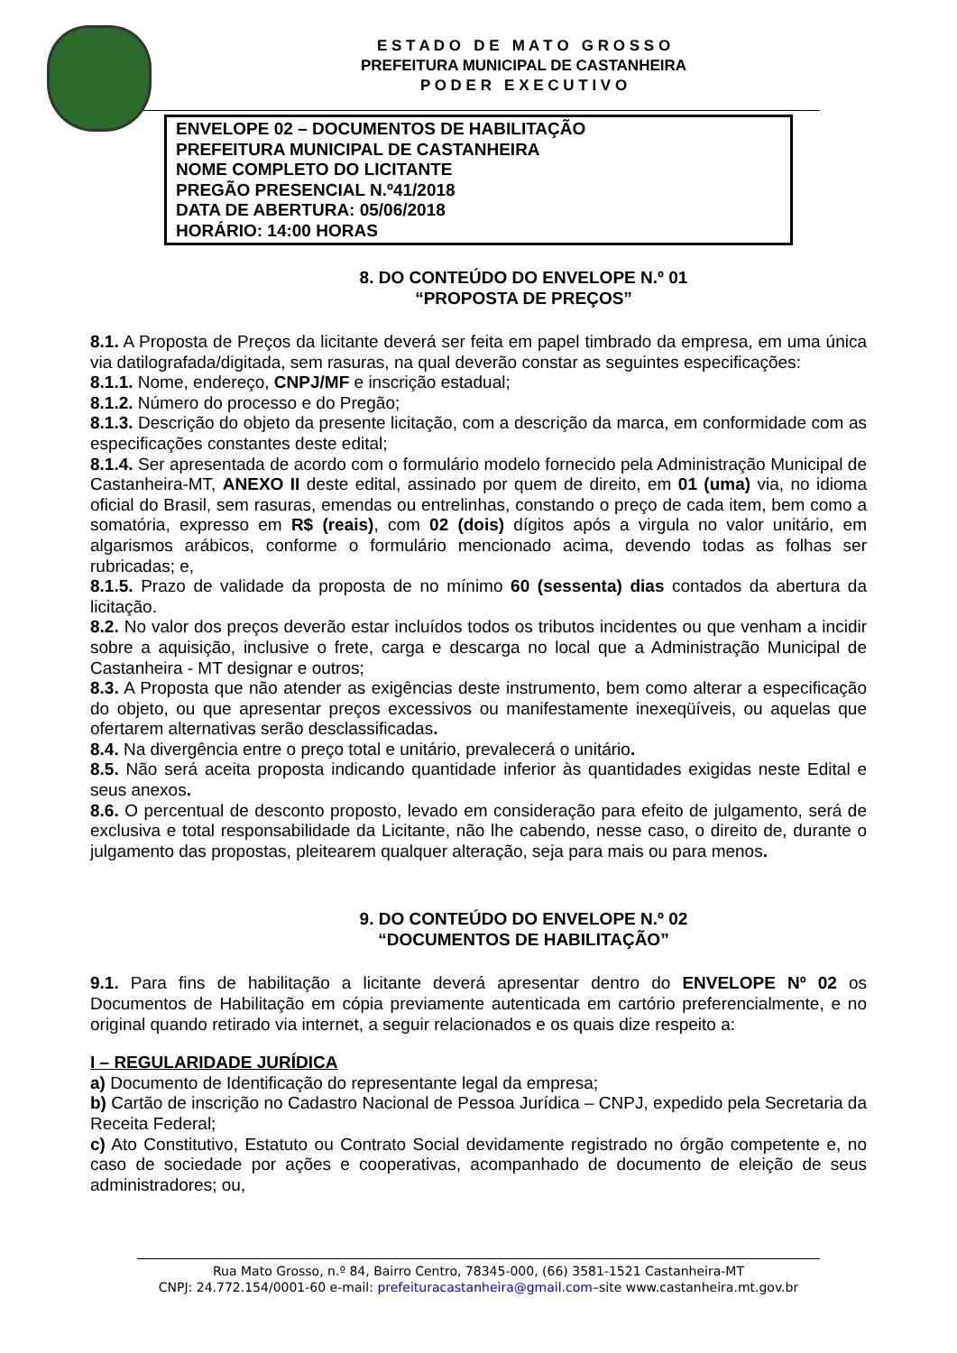E S T A D O D E M A T O G R O S S O
PREFEITURA MUNICIPAL DE CASTANHEIRA
P O D E R E X E C U T I V O
ENVELOPE 02 – DOCUMENTOS DE HABILITAÇÃO
PREFEITURA MUNICIPAL DE CASTANHEIRA
NOME COMPLETO DO LICITANTE
PREGÃO PRESENCIAL N.º41/2018
DATA DE ABERTURA: 05/06/2018
HORÁRIO: 14:00 HORAS
8. DO CONTEÚDO DO ENVELOPE N.º 01
“PROPOSTA DE PREÇOS”
8.1. A Proposta de Preços da licitante deverá ser feita em papel timbrado da empresa, em uma única via datilografada/digitada, sem rasuras, na qual deverão constar as seguintes especificações:
8.1.1. Nome, endereço, CNPJ/MF e inscrição estadual;
8.1.2. Número do processo e do Pregão;
8.1.3. Descrição do objeto da presente licitação, com a descrição da marca, em conformidade com as especificações constantes deste edital;
8.1.4. Ser apresentada de acordo com o formulário modelo fornecido pela Administração Municipal de Castanheira-MT, ANEXO II deste edital, assinado por quem de direito, em 01 (uma) via, no idioma oficial do Brasil, sem rasuras, emendas ou entrelinhas, constando o preço de cada item, bem como a somatória, expresso em R$ (reais), com 02 (dois) dígitos após a virgula no valor unitário, em algarismos arábicos, conforme o formulário mencionado acima, devendo todas as folhas ser rubricadas; e,
8.1.5. Prazo de validade da proposta de no mínimo 60 (sessenta) dias contados da abertura da licitação.
8.2. No valor dos preços deverão estar incluídos todos os tributos incidentes ou que venham a incidir sobre a aquisição, inclusive o frete, carga e descarga no local que a Administração Municipal de Castanheira - MT designar e outros;
8.3. A Proposta que não atender as exigências deste instrumento, bem como alterar a especificação do objeto, ou que apresentar preços excessivos ou manifestamente inexeqüíveis, ou aquelas que ofertarem alternativas serão desclassificadas.
8.4. Na divergência entre o preço total e unitário, prevalecerá o unitário.
8.5. Não será aceita proposta indicando quantidade inferior às quantidades exigidas neste Edital e seus anexos.
8.6. O percentual de desconto proposto, levado em consideração para efeito de julgamento, será de exclusiva e total responsabilidade da Licitante, não lhe cabendo, nesse caso, o direito de, durante o julgamento das propostas, pleitearem qualquer alteração, seja para mais ou para menos.
9. DO CONTEÚDO DO ENVELOPE N.º 02
“DOCUMENTOS DE HABILITAÇÃO”
9.1. Para fins de habilitação a licitante deverá apresentar dentro do ENVELOPE Nº 02 os Documentos de Habilitação em cópia previamente autenticada em cartório preferencialmente, e no original quando retirado via internet, a seguir relacionados e os quais dize respeito a:
I – REGULARIDADE JURÍDICA
a) Documento de Identificação do representante legal da empresa;
b) Cartão de inscrição no Cadastro Nacional de Pessoa Jurídica – CNPJ, expedido pela Secretaria da Receita Federal;
c) Ato Constitutivo, Estatuto ou Contrato Social devidamente registrado no órgão competente e, no caso de sociedade por ações e cooperativas, acompanhado de documento de eleição de seus administradores; ou,
Rua Mato Grosso, n.º 84, Bairro Centro, 78345-000, (66) 3581-1521 Castanheira-MT
CNPJ: 24.772.154/0001-60 e-mail: prefeituracastanheira@gmail.com–site www.castanheira.mt.gov.br